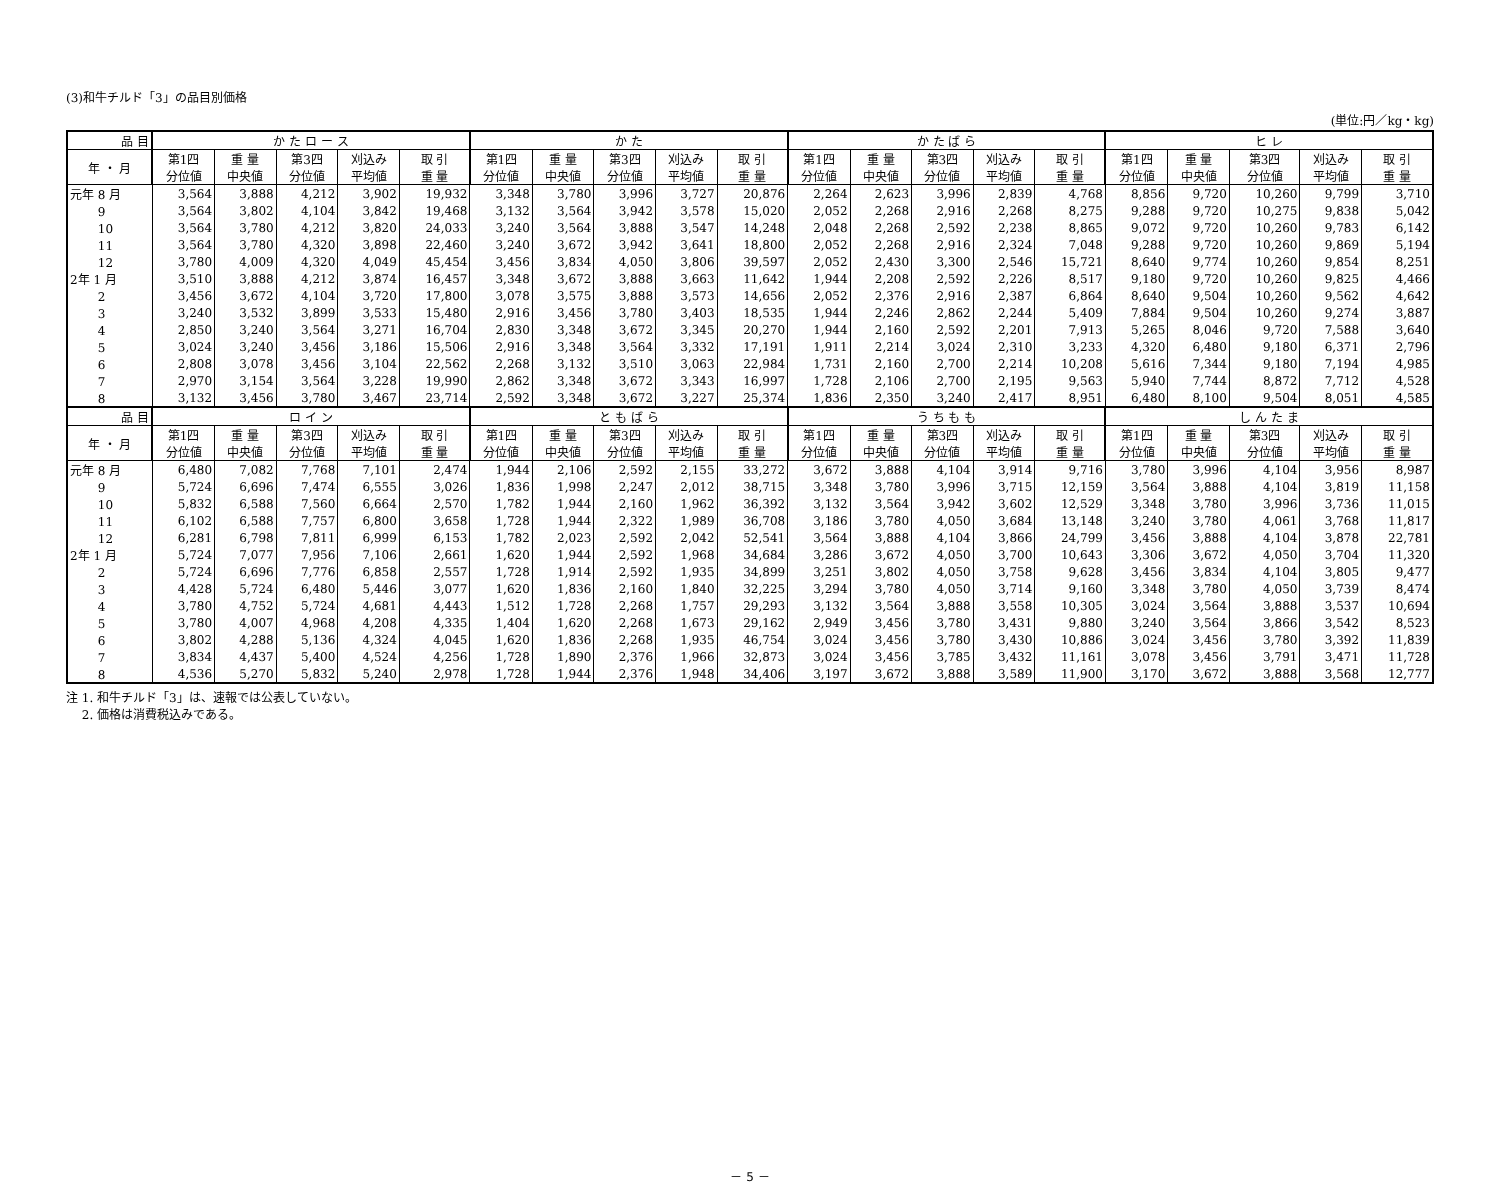(3)和牛チルド「3」の品目別価格
(単位:円／kg・kg)
| 品 目 | か た ロ ー ス | | | | | か た | | | | | か た ば ら | | | | | ヒ レ | | | | |
| --- | --- | --- | --- | --- | --- | --- | --- | --- | --- | --- | --- | --- | --- | --- | --- | --- | --- | --- | --- | --- |
| 年 ・ 月 | 第1四 分位値 | 重 量 中央値 | 第3四 分位値 | 刈込み 平均値 | 取 引 重 量 | 第1四 分位値 | 重 量 中央値 | 第3四 分位値 | 刈込み 平均値 | 取 引 重 量 | 第1四 分位値 | 重 量 中央値 | 第3四 分位値 | 刈込み 平均値 | 取 引 重 量 | 第1四 分位値 | 重 量 中央値 | 第3四 分位値 | 刈込み 平均値 | 取 引 重 量 |
| 元年 8 月 | 3,564 | 3,888 | 4,212 | 3,902 | 19,932 | 3,348 | 3,780 | 3,996 | 3,727 | 20,876 | 2,264 | 2,623 | 3,996 | 2,839 | 4,768 | 8,856 | 9,720 | 10,260 | 9,799 | 3,710 |
| 9 | 3,564 | 3,802 | 4,104 | 3,842 | 19,468 | 3,132 | 3,564 | 3,942 | 3,578 | 15,020 | 2,052 | 2,268 | 2,916 | 2,268 | 8,275 | 9,288 | 9,720 | 10,275 | 9,838 | 5,042 |
| 10 | 3,564 | 3,780 | 4,212 | 3,820 | 24,033 | 3,240 | 3,564 | 3,888 | 3,547 | 14,248 | 2,048 | 2,268 | 2,592 | 2,238 | 8,865 | 9,072 | 9,720 | 10,260 | 9,783 | 6,142 |
| 11 | 3,564 | 3,780 | 4,320 | 3,898 | 22,460 | 3,240 | 3,672 | 3,942 | 3,641 | 18,800 | 2,052 | 2,268 | 2,916 | 2,324 | 7,048 | 9,288 | 9,720 | 10,260 | 9,869 | 5,194 |
| 12 | 3,780 | 4,009 | 4,320 | 4,049 | 45,454 | 3,456 | 3,834 | 4,050 | 3,806 | 39,597 | 2,052 | 2,430 | 3,300 | 2,546 | 15,721 | 8,640 | 9,774 | 10,260 | 9,854 | 8,251 |
| 2年 1 月 | 3,510 | 3,888 | 4,212 | 3,874 | 16,457 | 3,348 | 3,672 | 3,888 | 3,663 | 11,642 | 1,944 | 2,208 | 2,592 | 2,226 | 8,517 | 9,180 | 9,720 | 10,260 | 9,825 | 4,466 |
| 2 | 3,456 | 3,672 | 4,104 | 3,720 | 17,800 | 3,078 | 3,575 | 3,888 | 3,573 | 14,656 | 2,052 | 2,376 | 2,916 | 2,387 | 6,864 | 8,640 | 9,504 | 10,260 | 9,562 | 4,642 |
| 3 | 3,240 | 3,532 | 3,899 | 3,533 | 15,480 | 2,916 | 3,456 | 3,780 | 3,403 | 18,535 | 1,944 | 2,246 | 2,862 | 2,244 | 5,409 | 7,884 | 9,504 | 10,260 | 9,274 | 3,887 |
| 4 | 2,850 | 3,240 | 3,564 | 3,271 | 16,704 | 2,830 | 3,348 | 3,672 | 3,345 | 20,270 | 1,944 | 2,160 | 2,592 | 2,201 | 7,913 | 5,265 | 8,046 | 9,720 | 7,588 | 3,640 |
| 5 | 3,024 | 3,240 | 3,456 | 3,186 | 15,506 | 2,916 | 3,348 | 3,564 | 3,332 | 17,191 | 1,911 | 2,214 | 3,024 | 2,310 | 3,233 | 4,320 | 6,480 | 9,180 | 6,371 | 2,796 |
| 6 | 2,808 | 3,078 | 3,456 | 3,104 | 22,562 | 2,268 | 3,132 | 3,510 | 3,063 | 22,984 | 1,731 | 2,160 | 2,700 | 2,214 | 10,208 | 5,616 | 7,344 | 9,180 | 7,194 | 4,985 |
| 7 | 2,970 | 3,154 | 3,564 | 3,228 | 19,990 | 2,862 | 3,348 | 3,672 | 3,343 | 16,997 | 1,728 | 2,106 | 2,700 | 2,195 | 9,563 | 5,940 | 7,744 | 8,872 | 7,712 | 4,528 |
| 8 | 3,132 | 3,456 | 3,780 | 3,467 | 23,714 | 2,592 | 3,348 | 3,672 | 3,227 | 25,374 | 1,836 | 2,350 | 3,240 | 2,417 | 8,951 | 6,480 | 8,100 | 9,504 | 8,051 | 4,585 |
| 品 目 | ロ イ ン | | | | | と も ば ら | | | | | う ち も も | | | | | し ん た ま | | | | |
| 年 ・ 月 | 第1四 分位値 | 重 量 中央値 | 第3四 分位値 | 刈込み 平均値 | 取 引 重 量 | 第1四 分位値 | 重 量 中央値 | 第3四 分位値 | 刈込み 平均値 | 取 引 重 量 | 第1四 分位値 | 重 量 中央値 | 第3四 分位値 | 刈込み 平均値 | 取 引 重 量 | 第1四 分位値 | 重 量 中央値 | 第3四 分位値 | 刈込み 平均値 | 取 引 重 量 |
| 元年 8 月 | 6,480 | 7,082 | 7,768 | 7,101 | 2,474 | 1,944 | 2,106 | 2,592 | 2,155 | 33,272 | 3,672 | 3,888 | 4,104 | 3,914 | 9,716 | 3,780 | 3,996 | 4,104 | 3,956 | 8,987 |
| 9 | 5,724 | 6,696 | 7,474 | 6,555 | 3,026 | 1,836 | 1,998 | 2,247 | 2,012 | 38,715 | 3,348 | 3,780 | 3,996 | 3,715 | 12,159 | 3,564 | 3,888 | 4,104 | 3,819 | 11,158 |
| 10 | 5,832 | 6,588 | 7,560 | 6,664 | 2,570 | 1,782 | 1,944 | 2,160 | 1,962 | 36,392 | 3,132 | 3,564 | 3,942 | 3,602 | 12,529 | 3,348 | 3,780 | 3,996 | 3,736 | 11,015 |
| 11 | 6,102 | 6,588 | 7,757 | 6,800 | 3,658 | 1,728 | 1,944 | 2,322 | 1,989 | 36,708 | 3,186 | 3,780 | 4,050 | 3,684 | 13,148 | 3,240 | 3,780 | 4,061 | 3,768 | 11,817 |
| 12 | 6,281 | 6,798 | 7,811 | 6,999 | 6,153 | 1,782 | 2,023 | 2,592 | 2,042 | 52,541 | 3,564 | 3,888 | 4,104 | 3,866 | 24,799 | 3,456 | 3,888 | 4,104 | 3,878 | 22,781 |
| 2年 1 月 | 5,724 | 7,077 | 7,956 | 7,106 | 2,661 | 1,620 | 1,944 | 2,592 | 1,968 | 34,684 | 3,286 | 3,672 | 4,050 | 3,700 | 10,643 | 3,306 | 3,672 | 4,050 | 3,704 | 11,320 |
| 2 | 5,724 | 6,696 | 7,776 | 6,858 | 2,557 | 1,728 | 1,914 | 2,592 | 1,935 | 34,899 | 3,251 | 3,802 | 4,050 | 3,758 | 9,628 | 3,456 | 3,834 | 4,104 | 3,805 | 9,477 |
| 3 | 4,428 | 5,724 | 6,480 | 5,446 | 3,077 | 1,620 | 1,836 | 2,160 | 1,840 | 32,225 | 3,294 | 3,780 | 4,050 | 3,714 | 9,160 | 3,348 | 3,780 | 4,050 | 3,739 | 8,474 |
| 4 | 3,780 | 4,752 | 5,724 | 4,681 | 4,443 | 1,512 | 1,728 | 2,268 | 1,757 | 29,293 | 3,132 | 3,564 | 3,888 | 3,558 | 10,305 | 3,024 | 3,564 | 3,888 | 3,537 | 10,694 |
| 5 | 3,780 | 4,007 | 4,968 | 4,208 | 4,335 | 1,404 | 1,620 | 2,268 | 1,673 | 29,162 | 2,949 | 3,456 | 3,780 | 3,431 | 9,880 | 3,240 | 3,564 | 3,866 | 3,542 | 8,523 |
| 6 | 3,802 | 4,288 | 5,136 | 4,324 | 4,045 | 1,620 | 1,836 | 2,268 | 1,935 | 46,754 | 3,024 | 3,456 | 3,780 | 3,430 | 10,886 | 3,024 | 3,456 | 3,780 | 3,392 | 11,839 |
| 7 | 3,834 | 4,437 | 5,400 | 4,524 | 4,256 | 1,728 | 1,890 | 2,376 | 1,966 | 32,873 | 3,024 | 3,456 | 3,785 | 3,432 | 11,161 | 3,078 | 3,456 | 3,791 | 3,471 | 11,728 |
| 8 | 4,536 | 5,270 | 5,832 | 5,240 | 2,978 | 1,728 | 1,944 | 2,376 | 1,948 | 34,406 | 3,197 | 3,672 | 3,888 | 3,589 | 11,900 | 3,170 | 3,672 | 3,888 | 3,568 | 12,777 |
注 1. 和牛チルド「3」は、速報では公表していない。
　 2. 価格は消費税込みである。
－ 5 －